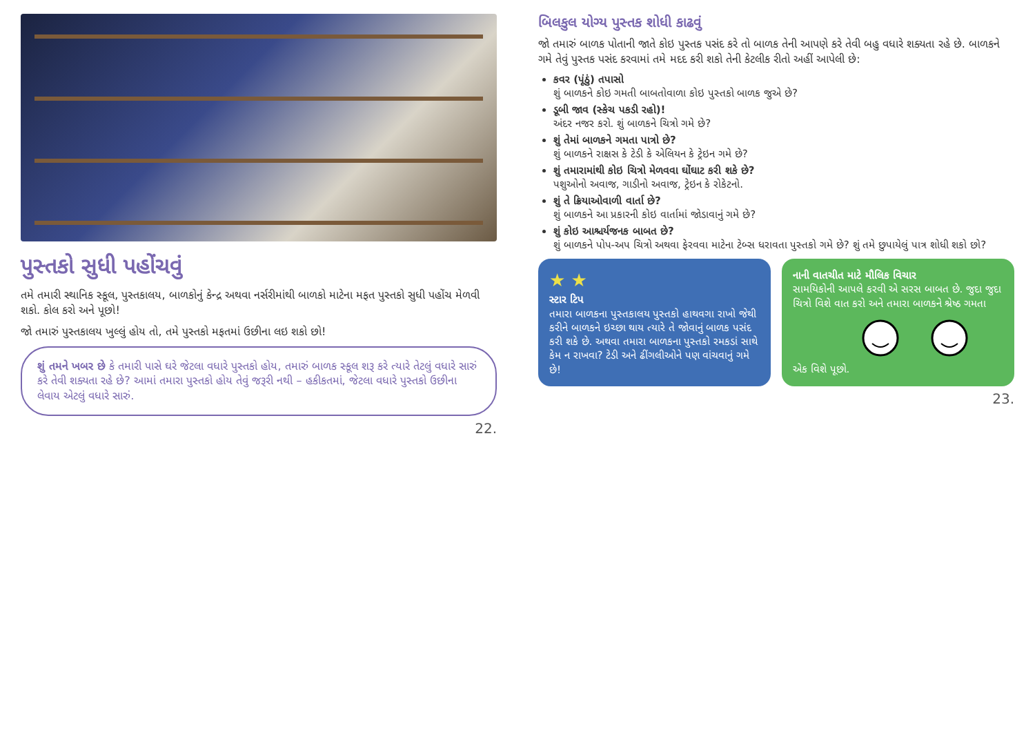પુસ્તકો સુધી પહોંચવું
તમે તમારી સ્થાનિક સ્કૂલ, પુસ્તકાલય, બાળકોનું કેન્દ્ર અથવા નર્સરીમાંથી બાળકો માટેના મફત પુસ્તકો સુધી પહોંચ મેળવી શકો. કોલ કરો અને પૂછો!
જો તમારું પુસ્તકાલય ખુલ્લું હોય તો, તમે પુસ્તકો મફતમાં ઉછીના લઇ શકો છો!
શું તમને ખબર છે કે તમારી પાસે ઘરે જેટલા વધારે પુસ્તકો હોય, તમારું બાળક સ્કૂલ શરૂ કરે ત્યારે તેટલું વધારે સારું કરે તેવી શક્યતા રહે છે? આમાં તમારા પુસ્તકો હોય તેવું જરૂરી નથી – હકીકતમાં, જેટલા વધારે પુસ્તકો ઉછીના લેવાય એટલું વધારે સારું.
22.
બિલકુલ યોગ્ય પુસ્તક શોધી કાઢવું
જો તમારું બાળક પોતાની જાતે કોઇ પુસ્તક પસંદ કરે તો બાળક તેની આપણે કરે તેવી બહુ વધારે શક્યતા રહે છે. બાળકને ગમે તેવું પુસ્તક પસંદ કરવામાં તમે મદદ કરી શકો તેની કેટલીક રીતો અહીં આપેલી છે:
કવર (પૂંઠું) તપાસો
શું બાળકને કોઇ ગમતી બાબતોવાળા કોઇ પુસ્તકો બાળક જુએ છે?
ડૂબી જાવ (સ્કેચ પકડી રહો)!
અંદર નજર કરો. શું બાળકને ચિત્રો ગમે છે?
શું તેમાં બાળકને ગમતા પાત્રો છે?
શું બાળકને રાક્ષસ કે ટેડી કે એલિયન કે ટ્રેઇન ગમે છે?
શું તમારામાંથી કોઇ ચિત્રો મેળવવા ઘોંઘાટ કરી શકે છે?
પશુઓનો અવાજ, ગાડીનો અવાજ, ટ્રેઇન કે રોકેટનો.
શું તે ક્રિયાઓવાળી વાર્તા છે?
શું બાળકને આ પ્રકારની કોઇ વાર્તામાં જોડાવાનું ગમે છે?
શું કોઇ આશ્ચર્યજનક બાબત છે?
શું બાળકને પોપ-અપ ચિત્રો અથવા ફેરવવા માટેના ટેબ્સ ધરાવતા પુસ્તકો ગમે છે? શું તમે છુપાયેલું પાત્ર શોધી શકો છો?
★ ★
સ્ટાર ટિપ
તમારા બાળકના પુસ્તકાલય પુસ્તકો હાથવગા રાખો જેથી કરીને બાળકને ઇચ્છા થાય ત્યારે તે જોવાનું બાળક પસંદ કરી શકે છે. અથવા તમારા બાળકના પુસ્તકો રમકડાં સાથે કેમ ન રાખવા? ટેડી અને ઢીંગલીઓને પણ વાંચવાનું ગમે છે!
નાની વાતચીત માટે મૌલિક વિચાર
સામયિકોની આપલે કરવી એ સરસ બાબત છે. જુદા જુદા ચિત્રો વિશે વાત કરો અને તમારા બાળકને શ્રેષ્ઠ ગમતા એક વિશે પૂછો.
23.